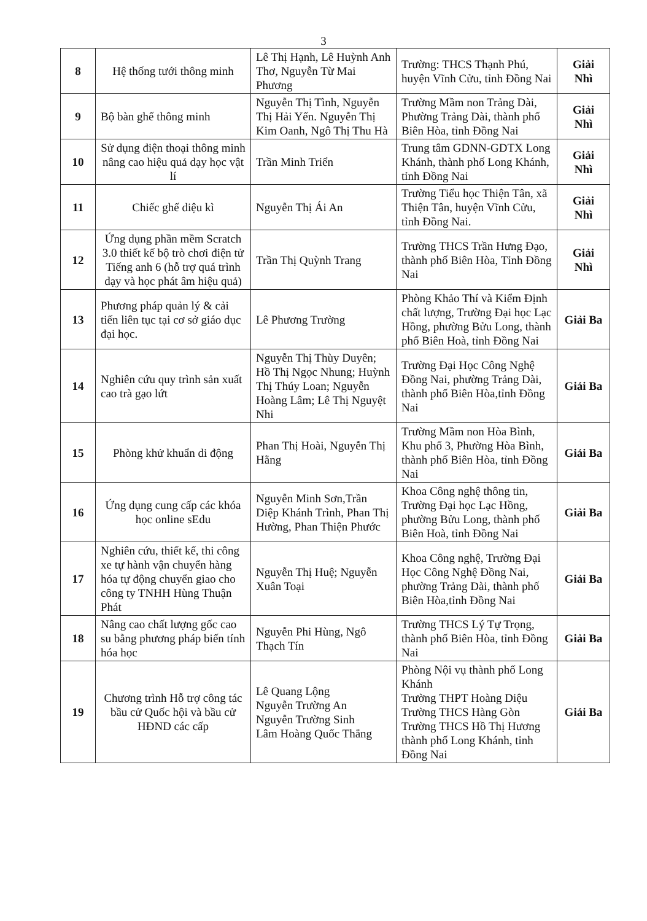3
| 8 | Hệ thống tưới thông minh | Lê Thị Hạnh, Lê Huỳnh Anh Thơ, Nguyễn Từ Mai Phương | Trường: THCS Thạnh Phú, huyện Vĩnh Cửu, tỉnh Đồng Nai | Giải Nhì |
| 9 | Bộ bàn ghế thông minh | Nguyễn Thị Tình, Nguyễn Thị Hải Yến. Nguyễn Thị Kim Oanh, Ngô Thị Thu Hà | Trường Mầm non Trảng Dài, Phường Trảng Dài, thành phố Biên Hòa, tỉnh Đồng Nai | Giải Nhì |
| 10 | Sử dụng điện thoại thông minh nâng cao hiệu quả dạy học vật lí | Trần Minh Triển | Trung tâm GDNN-GDTX Long Khánh, thành phố Long Khánh, tỉnh Đồng Nai | Giải Nhì |
| 11 | Chiếc ghế diệu kì | Nguyễn Thị Ái An | Trường Tiểu học Thiện Tân, xã Thiện Tân, huyện Vĩnh Cửu, tỉnh Đồng Nai. | Giải Nhì |
| 12 | Ứng dụng phần mềm Scratch 3.0 thiết kế bộ trò chơi điện tử Tiếng anh 6 (hỗ trợ quá trình dạy và học phát âm hiệu quả) | Trần Thị Quỳnh Trang | Trường THCS Trần Hưng Đạo, thành phố Biên Hòa, Tỉnh Đồng Nai | Giải Nhì |
| 13 | Phương pháp quản lý & cải tiến liên tục tại cơ sở giáo dục đại học. | Lê Phương Trường | Phòng Khảo Thí và Kiểm Định chất lượng, Trường Đại học Lạc Hồng, phường Bửu Long, thành phố Biên Hoà, tỉnh Đồng Nai | Giải Ba |
| 14 | Nghiên cứu quy trình sản xuất cao trà gạo lứt | Nguyễn Thị Thùy Duyên; Hồ Thị Ngọc Nhung; Huỳnh Thị Thúy Loan; Nguyễn Hoàng Lâm; Lê Thị Nguyệt Nhi | Trường Đại Học Công Nghệ Đồng Nai, phường Trảng Dài, thành phố Biên Hòa,tỉnh Đồng Nai | Giải Ba |
| 15 | Phòng khử khuẩn di động | Phan Thị Hoài, Nguyễn Thị Hằng | Trường Mầm non Hòa Bình, Khu phố 3, Phường Hòa Bình, thành phố Biên Hòa, tỉnh Đồng Nai | Giải Ba |
| 16 | Ứng dụng cung cấp các khóa học online sEdu | Nguyễn Minh Sơn,Trần Diệp Khánh Trình, Phan Thị Hường, Phan Thiện Phước | Khoa Công nghệ thông tin, Trường Đại học Lạc Hồng, phường Bửu Long, thành phố Biên Hoà, tỉnh Đồng Nai | Giải Ba |
| 17 | Nghiên cứu, thiết kế, thi công xe tự hành vận chuyển hàng hóa tự động chuyển giao cho công ty TNHH Hùng Thuận Phát | Nguyễn Thị Huệ; Nguyễn Xuân Toại | Khoa Công nghệ, Trường Đại Học Công Nghệ Đồng Nai, phường Trảng Dài, thành phố Biên Hòa,tỉnh Đồng Nai | Giải Ba |
| 18 | Nâng cao chất lượng gốc cao su bằng phương pháp biến tính hóa học | Nguyễn Phi Hùng, Ngô Thạch Tín | Trường THCS Lý Tự Trọng, thành phố Biên Hòa, tỉnh Đồng Nai | Giải Ba |
| 19 | Chương trình Hỗ trợ công tác bầu cử Quốc hội và bầu cử HĐND các cấp | Lê Quang Lộng Nguyễn Trường An Nguyễn Trường Sinh Lâm Hoàng Quốc Thắng | Phòng Nội vụ thành phố Long Khánh Trường THPT Hoàng Diệu Trường THCS Hàng Gòn Trường THCS Hồ Thị Hương thành phố Long Khánh, tỉnh Đồng Nai | Giải Ba |